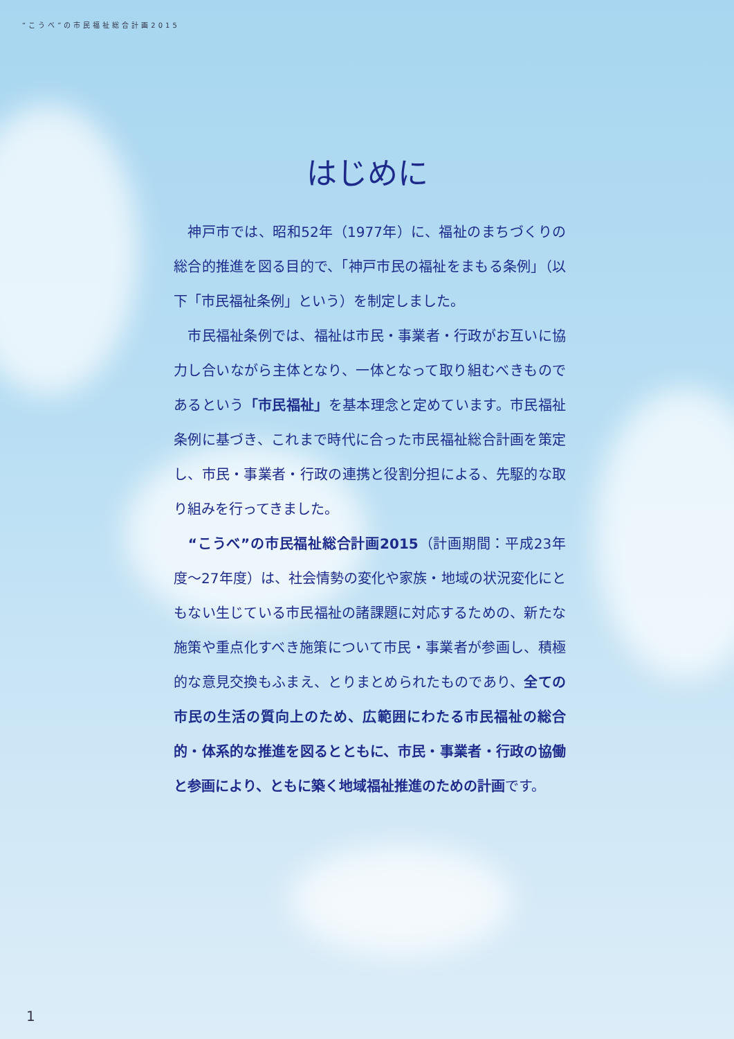“こうべ”の市民福祉総合計画2015
はじめに
　神戸市では、昭和52年（1977年）に、福祉のまちづくりの総合的推進を図る目的で、「神戸市民の福祉をまもる条例」（以下「市民福祉条例」という）を制定しました。
　市民福祉条例では、福祉は市民・事業者・行政がお互いに協力し合いながら主体となり、一体となって取り組むべきものであるという「市民福祉」を基本理念と定めています。市民福祉条例に基づき、これまで時代に合った市民福祉総合計画を策定し、市民・事業者・行政の連携と役割分担による、先駆的な取り組みを行ってきました。
　“こうべ”の市民福祉総合計画2015（計画期間：平成23年度～27年度）は、社会情勢の変化や家族・地域の状況変化にともない生じている市民福祉の諸課題に対応するための、新たな施策や重点化すべき施策について市民・事業者が参画し、積極的な意見交換もふまえ、とりまとめられたものであり、全ての市民の生活の質向上のため、広範囲にわたる市民福祉の総合的・体系的な推進を図るとともに、市民・事業者・行政の協働と参画により、ともに築く地域福祉推進のための計画です。
1